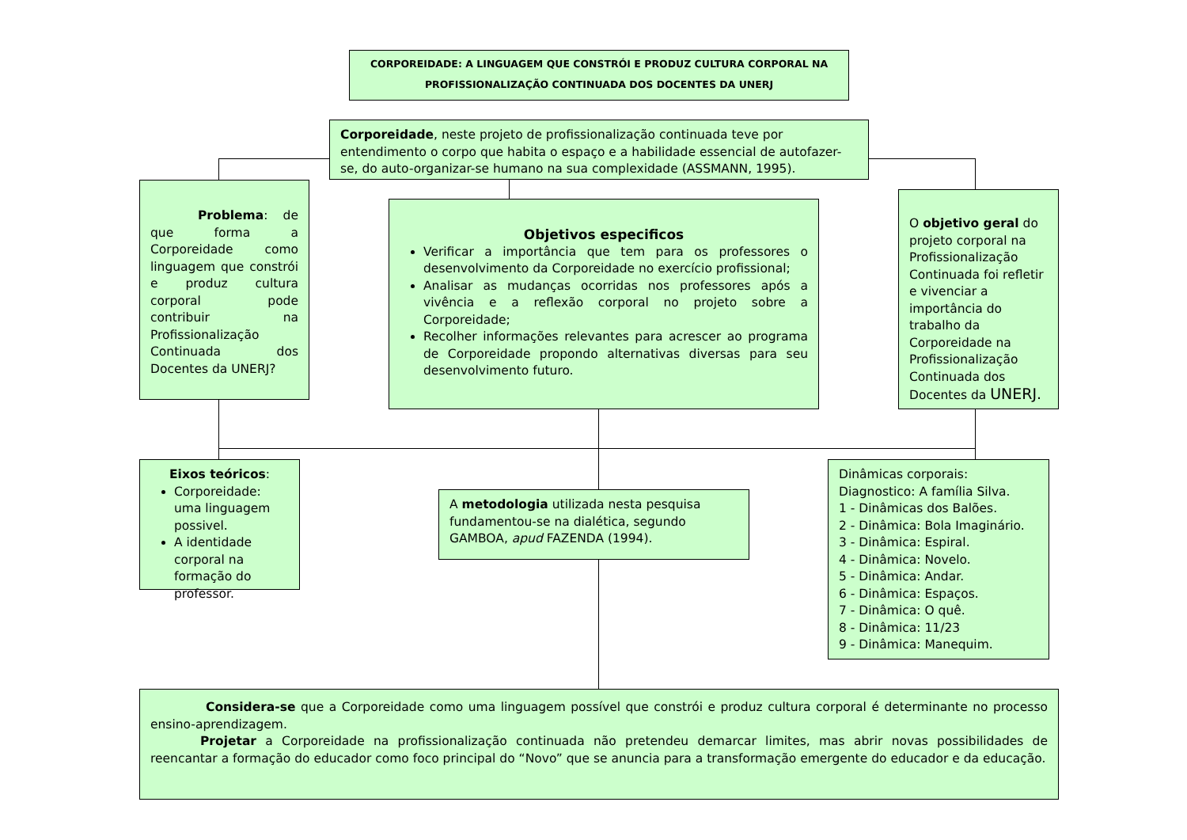CORPOREIDADE: A LINGUAGEM QUE CONSTRÓI E PRODUZ CULTURA CORPORAL NA PROFISSIONALIZAÇÃO CONTINUADA DOS DOCENTES DA UNERJ
Corporeidade, neste projeto de profissionalização continuada teve por entendimento o corpo que habita o espaço e a habilidade essencial de autofazer-se, do auto-organizar-se humano na sua complexidade (ASSMANN, 1995).
Problema: de que forma a Corporeidade como linguagem que constrói e produz cultura corporal pode contribuir na Profissionalização Continuada dos Docentes da UNERJ?
Objetivos especificos
Verificar a importância que tem para os professores o desenvolvimento da Corporeidade no exercício profissional;
Analisar as mudanças ocorridas nos professores após a vivência e a reflexão corporal no projeto sobre a Corporeidade;
Recolher informações relevantes para acrescer ao programa de Corporeidade propondo alternativas diversas para seu desenvolvimento futuro.
O objetivo geral do projeto corporal na Profissionalização Continuada foi refletir e vivenciar a importância do trabalho da Corporeidade na Profissionalização Continuada dos Docentes da UNERJ.
Eixos teóricos:
Corporeidade: uma linguagem possivel.
A identidade corporal na formação do professor.
A metodologia utilizada nesta pesquisa fundamentou-se na dialética, segundo GAMBOA, apud FAZENDA (1994).
Dinâmicas corporais:
Diagnostico: A família Silva.
1 - Dinâmicas dos Balões.
2 - Dinâmica: Bola Imaginário.
3 - Dinâmica: Espiral.
4 - Dinâmica: Novelo.
5 - Dinâmica: Andar.
6 - Dinâmica: Espaços.
7 - Dinâmica: O quê.
8 - Dinâmica: 11/23
9 - Dinâmica: Manequim.
Considera-se que a Corporeidade como uma linguagem possível que constrói e produz cultura corporal é determinante no processo ensino-aprendizagem.
Projetar a Corporeidade na profissionalização continuada não pretendeu demarcar limites, mas abrir novas possibilidades de reencantar a formação do educador como foco principal do “Novo” que se anuncia para a transformação emergente do educador e da educação.